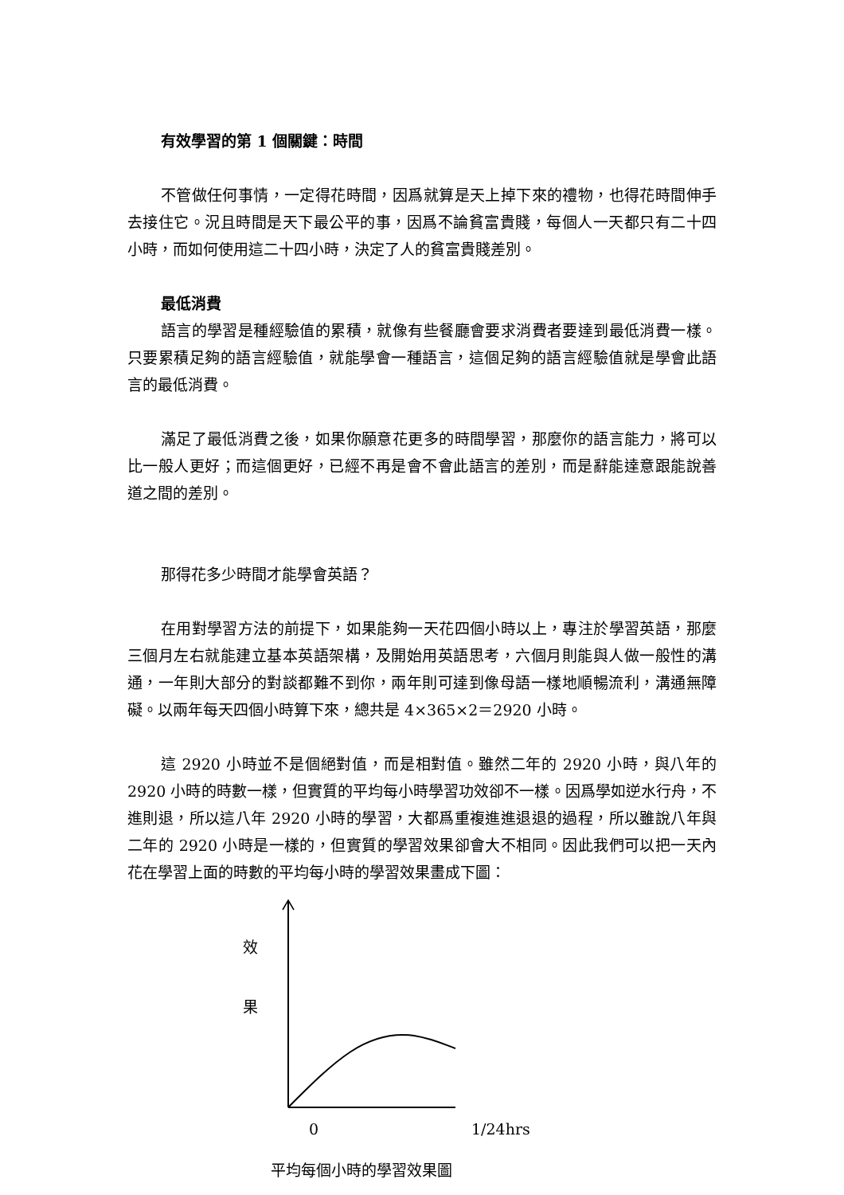有效學習的第 1 個關鍵：時間
不管做任何事情，一定得花時間，因爲就算是天上掉下來的禮物，也得花時間伸手去接住它。況且時間是天下最公平的事，因爲不論貧富貴賤，每個人一天都只有二十四小時，而如何使用這二十四小時，決定了人的貧富貴賤差別。
最低消費
語言的學習是種經驗值的累積，就像有些餐廳會要求消費者要達到最低消費一樣。只要累積足夠的語言經驗值，就能學會一種語言，這個足夠的語言經驗值就是學會此語言的最低消費。
滿足了最低消費之後，如果你願意花更多的時間學習，那麼你的語言能力，將可以比一般人更好；而這個更好，已經不再是會不會此語言的差別，而是辭能達意跟能說善道之間的差別。
那得花多少時間才能學會英語？
在用對學習方法的前提下，如果能夠一天花四個小時以上，專注於學習英語，那麼三個月左右就能建立基本英語架構，及開始用英語思考，六個月則能與人做一般性的溝通，一年則大部分的對談都難不到你，兩年則可達到像母語一樣地順暢流利，溝通無障礙。以兩年每天四個小時算下來，總共是 4×365×2＝2920 小時。
這 2920 小時並不是個絕對值，而是相對值。雖然二年的 2920 小時，與八年的 2920 小時的時數一樣，但實質的平均每小時學習功效卻不一樣。因爲學如逆水行舟，不進則退，所以這八年 2920 小時的學習，大都爲重複進進退退的過程，所以雖說八年與二年的 2920 小時是一樣的，但實質的學習效果卻會大不相同。因此我們可以把一天內花在學習上面的時數的平均每小時的學習效果畫成下圖：
效
果
0 1/24hrs
平均每個小時的學習效果圖